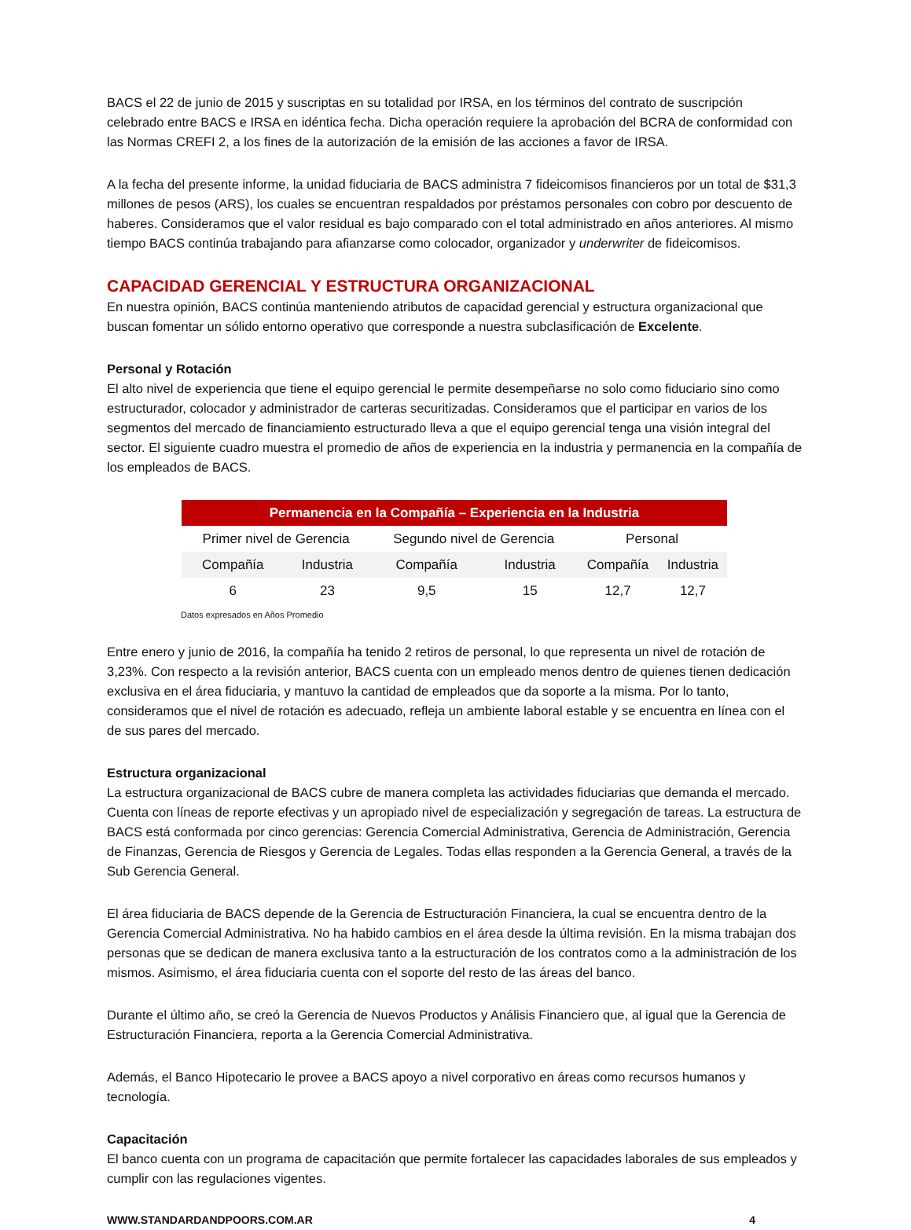BACS el 22 de junio de 2015 y suscriptas en su totalidad por IRSA, en los términos del contrato de suscripción celebrado entre BACS e IRSA en idéntica fecha. Dicha operación requiere la aprobación del BCRA de conformidad con las Normas CREFI 2, a los fines de la autorización de la emisión de las acciones a favor de IRSA.
A la fecha del presente informe, la unidad fiduciaria de BACS administra 7 fideicomisos financieros por un total de $31,3 millones de pesos (ARS), los cuales se encuentran respaldados por préstamos personales con cobro por descuento de haberes. Consideramos que el valor residual es bajo comparado con el total administrado en años anteriores. Al mismo tiempo BACS continúa trabajando para afianzarse como colocador, organizador y underwriter de fideicomisos.
CAPACIDAD GERENCIAL Y ESTRUCTURA ORGANIZACIONAL
En nuestra opinión, BACS continúa manteniendo atributos de capacidad gerencial y estructura organizacional que buscan fomentar un sólido entorno operativo que corresponde a nuestra subclasificación de Excelente.
Personal y Rotación
El alto nivel de experiencia que tiene el equipo gerencial le permite desempeñarse no solo como fiduciario sino como estructurador, colocador y administrador de carteras securitizadas. Consideramos que el participar en varios de los segmentos del mercado de financiamiento estructurado lleva a que el equipo gerencial tenga una visión integral del sector. El siguiente cuadro muestra el promedio de años de experiencia en la industria y permanencia en la compañía de los empleados de BACS.
| Permanencia en la Compañía – Experiencia en la Industria | | | | | |
| --- | --- | --- | --- | --- | --- |
| Primer nivel de Gerencia | | Segundo nivel de Gerencia | | Personal | |
| Compañía | Industria | Compañía | Industria | Compañía | Industria |
| 6 | 23 | 9,5 | 15 | 12,7 | 12,7 |
Datos expresados en Años Promedio
Entre enero y junio de 2016, la compañía ha tenido 2 retiros de personal, lo que representa un nivel de rotación de 3,23%. Con respecto a la revisión anterior, BACS cuenta con un empleado menos dentro de quienes tienen dedicación exclusiva en el área fiduciaria, y mantuvo la cantidad de empleados que da soporte a la misma. Por lo tanto, consideramos que el nivel de rotación es adecuado, refleja un ambiente laboral estable y se encuentra en línea con el de sus pares del mercado.
Estructura organizacional
La estructura organizacional de BACS cubre de manera completa las actividades fiduciarias que demanda el mercado. Cuenta con líneas de reporte efectivas y un apropiado nivel de especialización y segregación de tareas. La estructura de BACS está conformada por cinco gerencias: Gerencia Comercial Administrativa, Gerencia de Administración, Gerencia de Finanzas, Gerencia de Riesgos y Gerencia de Legales. Todas ellas responden a la Gerencia General, a través de la Sub Gerencia General.
El área fiduciaria de BACS depende de la Gerencia de Estructuración Financiera, la cual se encuentra dentro de la Gerencia Comercial Administrativa. No ha habido cambios en el área desde la última revisión. En la misma trabajan dos personas que se dedican de manera exclusiva tanto a la estructuración de los contratos como a la administración de los mismos. Asimismo, el área fiduciaria cuenta con el soporte del resto de las áreas del banco.
Durante el último año, se creó la Gerencia de Nuevos Productos y Análisis Financiero que, al igual que la Gerencia de Estructuración Financiera, reporta a la Gerencia Comercial Administrativa.
Además, el Banco Hipotecario le provee a BACS apoyo a nivel corporativo en áreas como recursos humanos y tecnología.
Capacitación
El banco cuenta con un programa de capacitación que permite fortalecer las capacidades laborales de sus empleados y cumplir con las regulaciones vigentes.
WWW.STANDARDANDPOORS.COM.AR 4